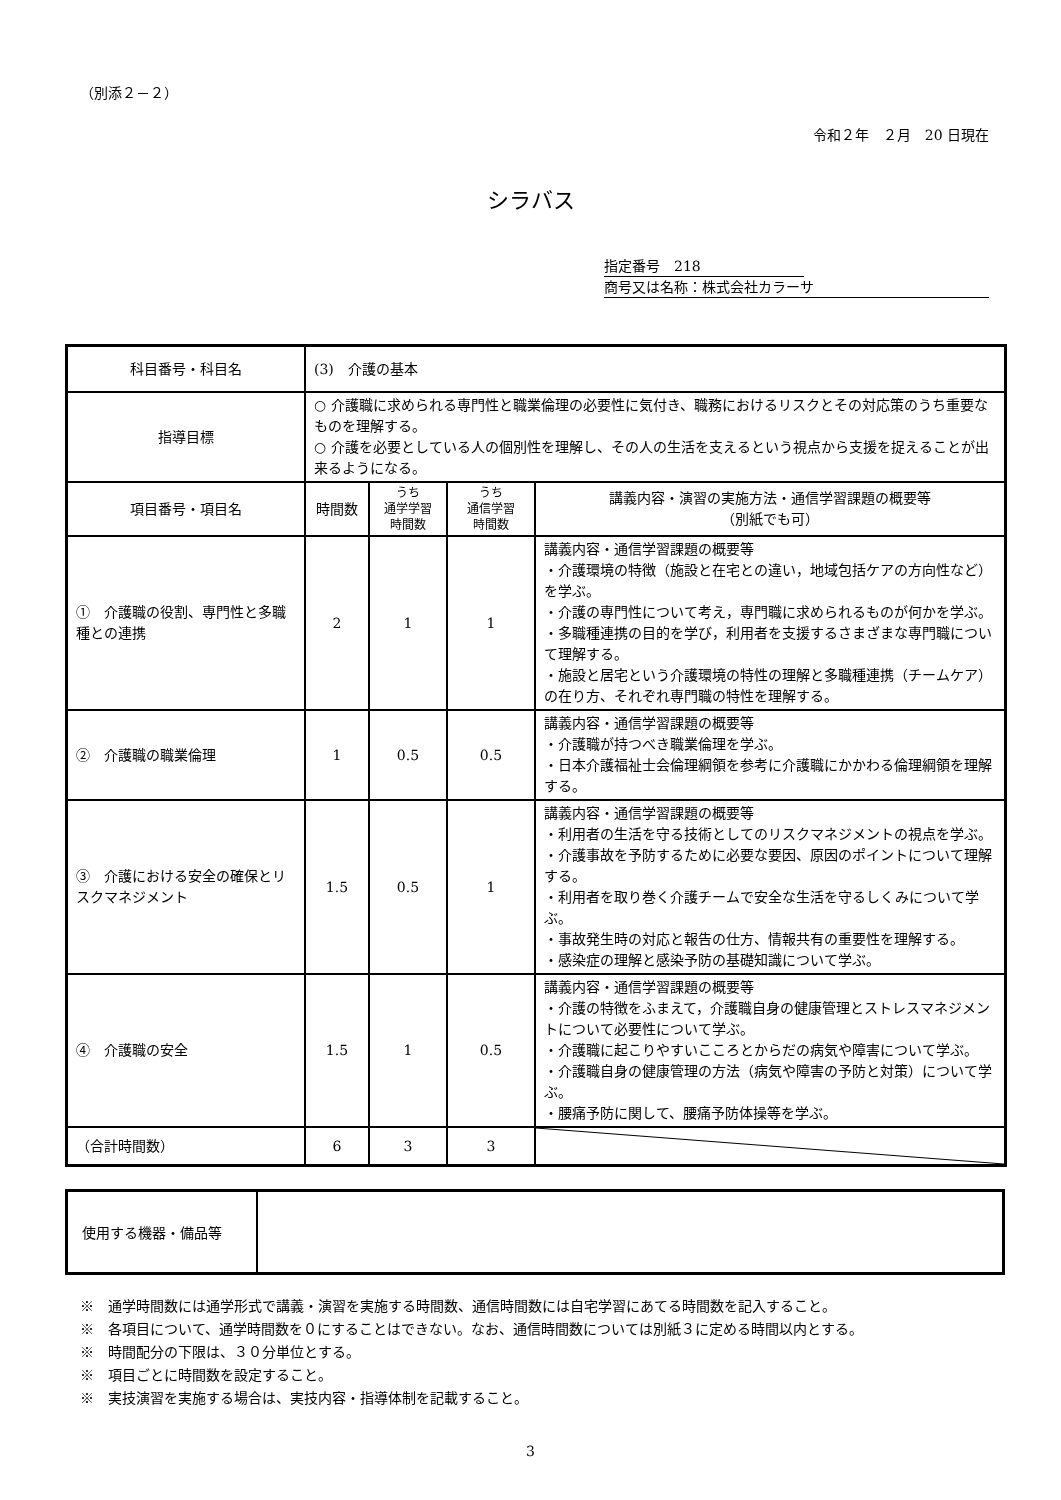（別添２－２）
令和２年　２月　20 日現在
シラバス
指定番号　218
商号又は名称：株式会社カラーサ
| 科目番号・科目名 | (3) 介護の基本 | | | |
| 指導目標 | ○ 介護職に求められる専門性と職業倫理の必要性に気付き、職務におけるリスクとその対応策のうち重要なものを理解する。 ○ 介護を必要としている人の個別性を理解し、その人の生活を支えるという視点から支援を捉えることが出来るようになる。 | | | |
| 項目番号・項目名 | 時間数 | うち 通学学習 時間数 | うち 通信学習 時間数 | 講義内容・演習の実施方法・通信学習課題の概要等 （別紙でも可） |
| ① 介護職の役割、専門性と多職種との連携 | 2 | 1 | 1 | 講義内容・通信学習課題の概要等 ・介護環境の特徴（施設と在宅との違い，地域包括ケアの方向性など）を学ぶ。 ・介護の専門性について考え，専門職に求められるものが何かを学ぶ。 ・多職種連携の目的を学び，利用者を支援するさまざまな専門職について理解する。 ・施設と居宅という介護環境の特性の理解と多職種連携（チームケア）の在り方、それぞれ専門職の特性を理解する。 |
| ② 介護職の職業倫理 | 1 | 0.5 | 0.5 | 講義内容・通信学習課題の概要等 ・介護職が持つべき職業倫理を学ぶ。 ・日本介護福祉士会倫理綱領を参考に介護職にかかわる倫理綱領を理解する。 |
| ③ 介護における安全の確保とリスクマネジメント | 1.5 | 0.5 | 1 | 講義内容・通信学習課題の概要等 ・利用者の生活を守る技術としてのリスクマネジメントの視点を学ぶ。 ・介護事故を予防するために必要な要因、原因のポイントについて理解する。 ・利用者を取り巻く介護チームで安全な生活を守るしくみについて学ぶ。 ・事故発生時の対応と報告の仕方、情報共有の重要性を理解する。 ・感染症の理解と感染予防の基礎知識について学ぶ。 |
| ④ 介護職の安全 | 1.5 | 1 | 0.5 | 講義内容・通信学習課題の概要等 ・介護の特徴をふまえて，介護職自身の健康管理とストレスマネジメントについて必要性について学ぶ。 ・介護職に起こりやすいこころとからだの病気や障害について学ぶ。 ・介護職自身の健康管理の方法（病気や障害の予防と対策）について学ぶ。 ・腰痛予防に関して、腰痛予防体操等を学ぶ。 |
| （合計時間数） | 6 | 3 | 3 | |
| 使用する機器・備品等 | |
※　通学時間数には通学形式で講義・演習を実施する時間数、通信時間数には自宅学習にあてる時間数を記入すること。
※　各項目について、通学時間数を０にすることはできない。なお、通信時間数については別紙３に定める時間以内とする。
※　時間配分の下限は、３０分単位とする。
※　項目ごとに時間数を設定すること。
※　実技演習を実施する場合は、実技内容・指導体制を記載すること。
3